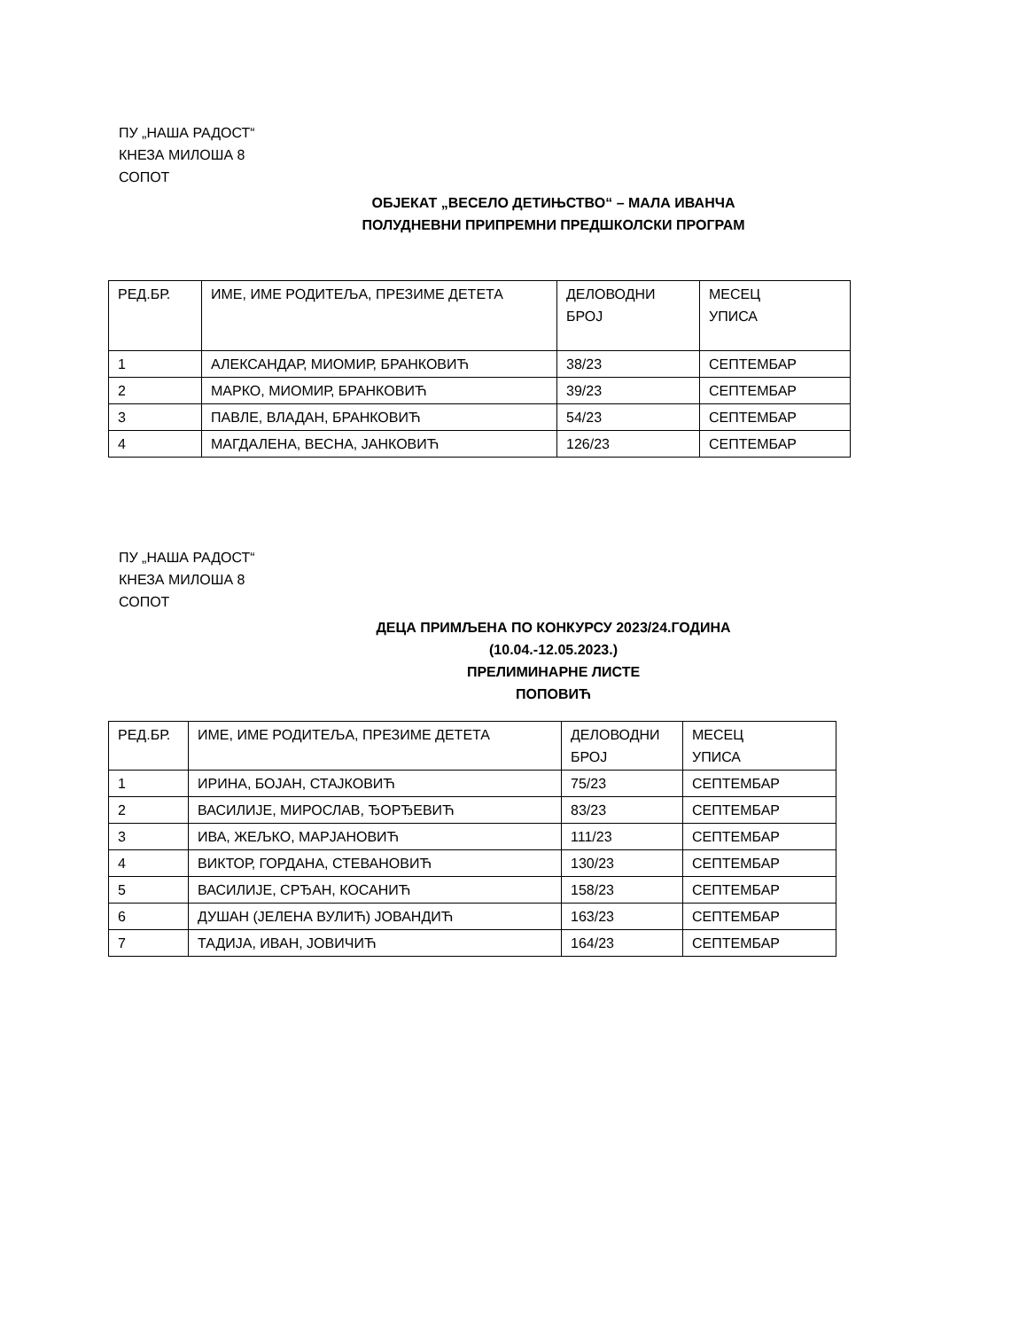ПУ „НАША РАДОСТ“
КНЕЗА МИЛОША 8
СОПОТ
ОБЈЕКАТ „ВЕСЕЛО ДЕТИЊСТВО“ – МАЛА ИВАНЧА
ПОЛУДНЕВНИ ПРИПРЕМНИ ПРЕДШКОЛСКИ ПРОГРАМ
| РЕД.БР. | ИМЕ, ИМЕ РОДИТЕЉА, ПРЕЗИМЕ ДЕТЕТА | ДЕЛОВОДНИ БРОЈ | МЕСЕЦ УПИСА |
| 1 | АЛЕКСАНДАР, МИОМИР, БРАНКОВИЋ | 38/23 | СЕПТЕМБАР |
| 2 | МАРКО, МИОМИР, БРАНКОВИЋ | 39/23 | СЕПТЕМБАР |
| 3 | ПАВЛЕ, ВЛАДАН, БРАНКОВИЋ | 54/23 | СЕПТЕМБАР |
| 4 | МАГДАЛЕНА, ВЕСНА, ЈАНКОВИЋ | 126/23 | СЕПТЕМБАР |
ПУ „НАША РАДОСТ“
КНЕЗА МИЛОША 8
СОПОТ
ДЕЦА ПРИМЉЕНА ПО КОНКУРСУ 2023/24.ГОДИНА
(10.04.-12.05.2023.)
ПРЕЛИМИНАРНЕ ЛИСТЕ
ПОПОВИЋ
| РЕД.БР. | ИМЕ, ИМЕ РОДИТЕЉА, ПРЕЗИМЕ ДЕТЕТА | ДЕЛОВОДНИ БРОЈ | МЕСЕЦ УПИСА |
| 1 | ИРИНА, БОЈАН, СТАЈКОВИЋ | 75/23 | СЕПТЕМБАР |
| 2 | ВАСИЛИЈЕ, МИРОСЛАВ, ЂОРЂЕВИЋ | 83/23 | СЕПТЕМБАР |
| 3 | ИВА, ЖЕЉКО, МАРЈАНОВИЋ | 111/23 | СЕПТЕМБАР |
| 4 | ВИКТОР, ГОРДАНА, СТЕВАНОВИЋ | 130/23 | СЕПТЕМБАР |
| 5 | ВАСИЛИЈЕ, СРЂАН, КОСАНИЋ | 158/23 | СЕПТЕМБАР |
| 6 | ДУШАН (ЈЕЛЕНА ВУЛИЋ) ЈОВАНДИЋ | 163/23 | СЕПТЕМБАР |
| 7 | ТАДИЈА, ИВАН, ЈОВИЧИЋ | 164/23 | СЕПТЕМБАР |